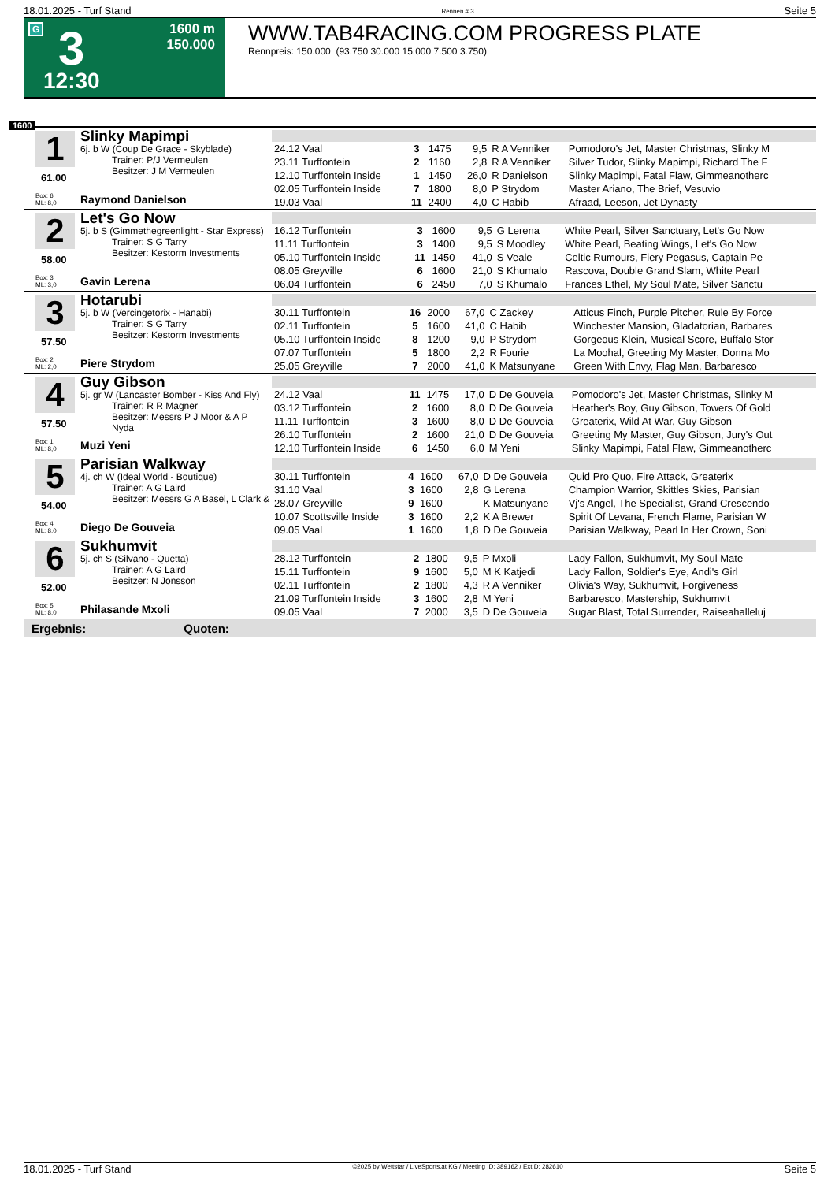18.01.2025 - Turf Stand Rennen # 3 Seite 5
G 3 1600 m
150.000
12:30
WWW.TAB4RACING.COM PROGRESS PLATE
Rennpreis: 150.000 (93.750 30.000 15.000 7.500 3.750)
1600
1
61.00
Box: 6
ML: 8,0
Slinky Mapimpi
6j. b W (Coup De Grace - Skyblade)
Trainer: P/J Vermeulen
Besitzer: J M Vermeulen
Raymond Danielson
| 24.12 Vaal | 3 | 1475 | 9,5 | R A Venniker | Pomodoro's Jet, Master Christmas, Slinky M |
| 23.11 Turffontein | 2 | 1160 | 2,8 | R A Venniker | Silver Tudor, Slinky Mapimpi, Richard The F |
| 12.10 Turffontein Inside | 1 | 1450 | 26,0 | R Danielson | Slinky Mapimpi, Fatal Flaw, Gimmeanotherc |
| 02.05 Turffontein Inside | 7 | 1800 | 8,0 | P Strydom | Master Ariano, The Brief, Vesuvio |
| 19.03 Vaal | 11 | 2400 | 4,0 | C Habib | Afraad, Leeson, Jet Dynasty |
2
58.00
Box: 3
ML: 3,0
Let's Go Now
5j. b S (Gimmethegreenlight - Star Express)
Trainer: S G Tarry
Besitzer: Kestorm Investments
Gavin Lerena
| 16.12 Turffontein | 3 | 1600 | 9,5 | G Lerena | White Pearl, Silver Sanctuary, Let's Go Now |
| 11.11 Turffontein | 3 | 1400 | 9,5 | S Moodley | White Pearl, Beating Wings, Let's Go Now |
| 05.10 Turffontein Inside | 11 | 1450 | 41,0 | S Veale | Celtic Rumours, Fiery Pegasus, Captain Pe |
| 08.05 Greyville | 6 | 1600 | 21,0 | S Khumalo | Rascova, Double Grand Slam, White Pearl |
| 06.04 Turffontein | 6 | 2450 | 7,0 | S Khumalo | Frances Ethel, My Soul Mate, Silver Sanctu |
3
57.50
Box: 2
ML: 2,0
Hotarubi
5j. b W (Vercingetorix - Hanabi)
Trainer: S G Tarry
Besitzer: Kestorm Investments
Piere Strydom
| 30.11 Turffontein | 16 | 2000 | 67,0 | C Zackey | Atticus Finch, Purple Pitcher, Rule By Force |
| 02.11 Turffontein | 5 | 1600 | 41,0 | C Habib | Winchester Mansion, Gladatorian, Barbares |
| 05.10 Turffontein Inside | 8 | 1200 | 9,0 | P Strydom | Gorgeous Klein, Musical Score, Buffalo Stor |
| 07.07 Turffontein | 5 | 1800 | 2,2 | R Fourie | La Moohal, Greeting My Master, Donna Mo |
| 25.05 Greyville | 7 | 2000 | 41,0 | K Matsunyane | Green With Envy, Flag Man, Barbaresco |
4
57.50
Box: 1
ML: 8,0
Guy Gibson
5j. gr W (Lancaster Bomber - Kiss And Fly)
Trainer: R R Magner
Besitzer: Messrs P J Moor & A P Nyda
Muzi Yeni
| 24.12 Vaal | 11 | 1475 | 17,0 | D De Gouveia | Pomodoro's Jet, Master Christmas, Slinky M |
| 03.12 Turffontein | 2 | 1600 | 8,0 | D De Gouveia | Heather's Boy, Guy Gibson, Towers Of Gold |
| 11.11 Turffontein | 3 | 1600 | 8,0 | D De Gouveia | Greaterix, Wild At War, Guy Gibson |
| 26.10 Turffontein | 2 | 1600 | 21,0 | D De Gouveia | Greeting My Master, Guy Gibson, Jury's Out |
| 12.10 Turffontein Inside | 6 | 1450 | 6,0 | M Yeni | Slinky Mapimpi, Fatal Flaw, Gimmeanotherc |
5
54.00
Box: 4
ML: 8,0
Parisian Walkway
4j. ch W (Ideal World - Boutique)
Trainer: A G Laird
Besitzer: Messrs G A Basel, L Clark &
Diego De Gouveia
| 30.11 Turffontein | 4 | 1600 | 67,0 | D De Gouveia | Quid Pro Quo, Fire Attack, Greaterix |
| 31.10 Vaal | 3 | 1600 | 2,8 | G Lerena | Champion Warrior, Skittles Skies, Parisian |
| 28.07 Greyville | 9 | 1600 | | K Matsunyane | Vj's Angel, The Specialist, Grand Crescendo |
| 10.07 Scottsville Inside | 3 | 1600 | 2,2 | K A Brewer | Spirit Of Levana, French Flame, Parisian W |
| 09.05 Vaal | 1 | 1600 | 1,8 | D De Gouveia | Parisian Walkway, Pearl In Her Crown, Soni |
6
52.00
Box: 5
ML: 8,0
Sukhumvit
5j. ch S (Silvano - Quetta)
Trainer: A G Laird
Besitzer: N Jonsson
Philasande Mxoli
| 28.12 Turffontein | 2 | 1800 | 9,5 | P Mxoli | Lady Fallon, Sukhumvit, My Soul Mate |
| 15.11 Turffontein | 9 | 1600 | 5,0 | M K Katjedi | Lady Fallon, Soldier's Eye, Andi's Girl |
| 02.11 Turffontein | 2 | 1800 | 4,3 | R A Venniker | Olivia's Way, Sukhumvit, Forgiveness |
| 21.09 Turffontein Inside | 3 | 1600 | 2,8 | M Yeni | Barbaresco, Mastership, Sukhumvit |
| 09.05 Vaal | 7 | 2000 | 3,5 | D De Gouveia | Sugar Blast, Total Surrender, Raiseahalleluj |
Ergebnis: Quoten:
18.01.2025 - Turf Stand ©2025 by Wettstar / LiveSports.at KG / Meeting ID: 389162 / ExtID: 282610 Seite 5